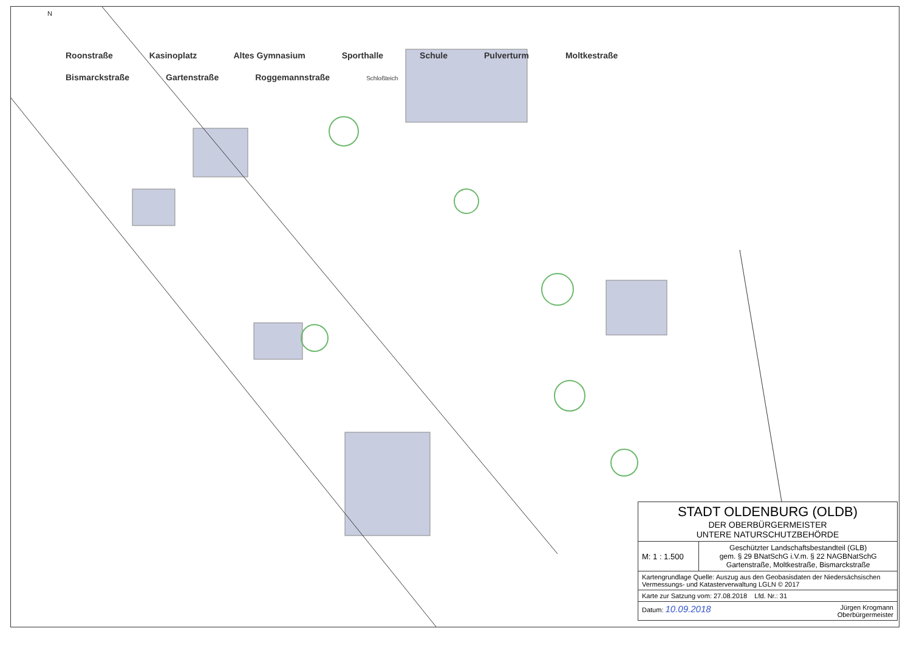N
Roonstraße Kasinoplatz Altes Gymnasium Sporthalle Schule Pulverturm Moltkestraße Bismarckstraße Gartenstraße Roggemannstraße Schloßteich
| STADT OLDENBURG (OLDB) DER OBERBÜRGERMEISTER UNTERE NATURSCHUTZBEHÖRDE | |
| M: 1 : 1.500 | Geschützter Landschaftsbestandteil (GLB) gem. § 29 BNatSchG i.V.m. § 22 NAGBNatSchG Gartenstraße, Moltkestraße, Bismarckstraße |
| Kartengrundlage Quelle: Auszug aus den Geobasisdaten der Niedersächsischen Vermessungs- und Katasterverwaltung LGLN © 2017 | |
| Karte zur Satzung vom: 27.08.2018 Lfd. Nr.: 31 | |
| Datum: 10.09.2018 Jürgen Krogmann Oberbürgermeister | |